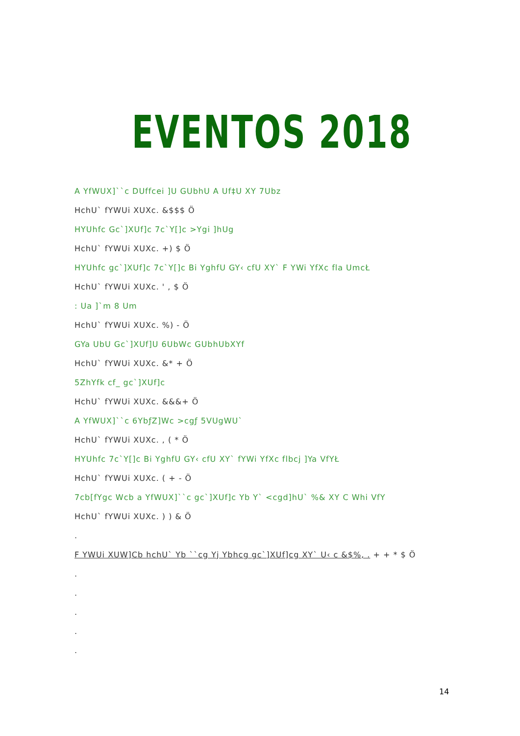EVENTOS 2018
A YfWUX]``c DUffcei ]U GUbhU A Uf‡U XY 7Ubz
HchU` fYWUi XUXc. &$$$ Ö
HYUhfc Gc`]XUf]c 7c`Y[]c >Ygi ]hUg
HchU` fYWUi XUXc. +) $ Ö
HYUhfc gc`]XUf]c 7c`Y[]c Bi YghfU GY‹ cfU XY` F YWi YfXc fla UmcŁ
HchU` fYWUi XUXc. ' , $ Ö
: Ua ]`m 8 Um
HchU` fYWUi XUXc. %) - Ö
GYa UbU Gc`]XUf]U 6UbWc GUbhUbXYf
HchU` fYWUi XUXc. &* + Ö
5ZhYfk cf_ gc`]XUf]c
HchU` fYWUi XUXc. &&&+ Ö
A YfWUX]``c 6YbƒZ]Wc >cgƒ 5VUgWU`
HchU` fYWUi XUXc. , ( * Ö
HYUhfc 7c`Y[]c Bi YghfU GY‹ cfU XY` fYWi YfXc flbcj ]Ya VfYŁ
HchU` fYWUi XUXc. ( + - Ö
7cb[fYgc Wcb a YfWUX]``c gc`]XUf]c Yb Y` <cgd]hU` %& XY C Whi VfY
HchU` fYWUi XUXc. ) ) & Ö
.
F YWUi XUW]Cb hchU` Yb ``cg Yj Ybhcg gc`]XUf]cg XY` U‹ c &$%, . + + * $ Ö
.
.
.
.
.
14